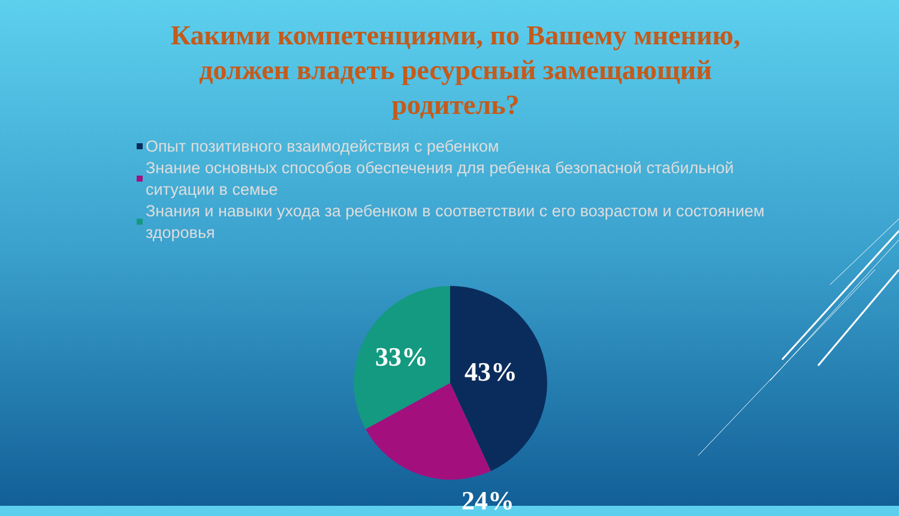Какими компетенциями, по Вашему мнению, должен владеть ресурсный замещающий родитель?
Опыт позитивного взаимодействия с ребенком
Знание основных способов обеспечения для ребенка безопасной стабильной ситуации в семье
Знания и навыки ухода за ребенком в соответствии с его возрастом и состоянием здоровья
33% 43%
24%